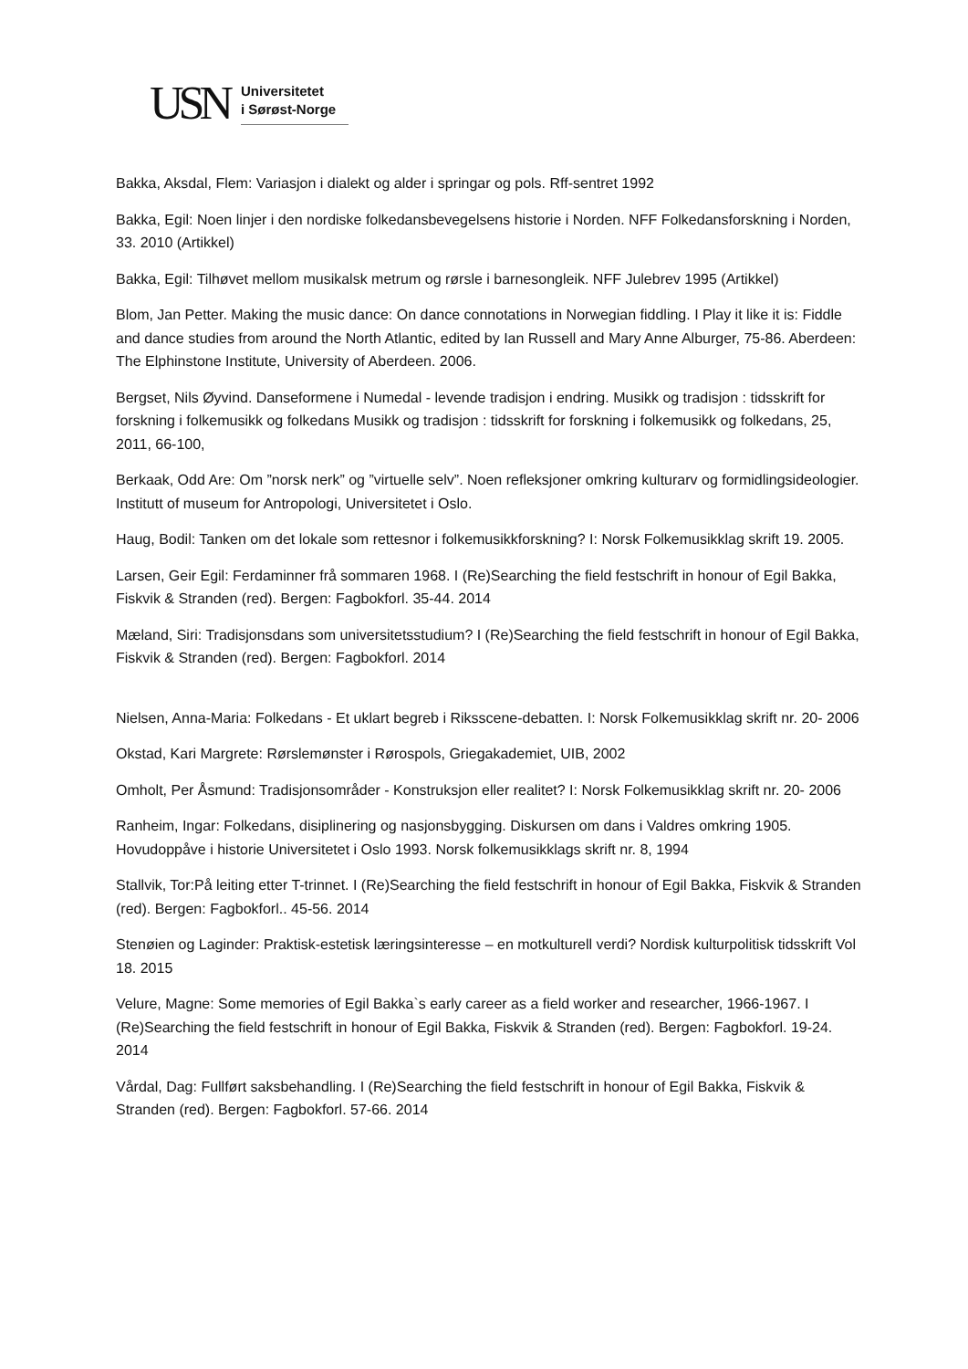USN
Universitetet
i Sørøst-Norge
Bakka, Aksdal, Flem: Variasjon i dialekt og alder i springar og pols. Rff-sentret 1992
Bakka, Egil: Noen linjer i den nordiske folkedansbevegelsens historie i Norden. NFF Folkedansforskning i Norden, 33. 2010 (Artikkel)
Bakka, Egil: Tilhøvet mellom musikalsk metrum og rørsle i barnesongleik. NFF Julebrev 1995 (Artikkel)
Blom, Jan Petter. Making the music dance: On dance connotations in Norwegian fiddling. I Play it like it is: Fiddle and dance studies from around the North Atlantic, edited by Ian Russell and Mary Anne Alburger, 75-86. Aberdeen: The Elphinstone Institute, University of Aberdeen. 2006.
Bergset, Nils Øyvind. Danseformene i Numedal - levende tradisjon i endring. Musikk og tradisjon : tidsskrift for forskning i folkemusikk og folkedans Musikk og tradisjon : tidsskrift for forskning i folkemusikk og folkedans, 25, 2011, 66-100,
Berkaak, Odd Are: Om ”norsk nerk” og ”virtuelle selv”. Noen refleksjoner omkring kulturarv og formidlingsideologier. Institutt of museum for Antropologi, Universitetet i Oslo.
Haug, Bodil: Tanken om det lokale som rettesnor i folkemusikkforskning? I: Norsk Folkemusikklag skrift 19. 2005.
Larsen, Geir Egil: Ferdaminner frå sommaren 1968. I (Re)Searching the field festschrift in honour of Egil Bakka, Fiskvik & Stranden (red). Bergen: Fagbokforl. 35-44. 2014
Mæland, Siri: Tradisjonsdans som universitetsstudium? I (Re)Searching the field festschrift in honour of Egil Bakka, Fiskvik & Stranden (red). Bergen: Fagbokforl. 2014
Nielsen, Anna-Maria: Folkedans - Et uklart begreb i Riksscene-debatten. I: Norsk Folkemusikklag skrift nr. 20- 2006
Okstad, Kari Margrete: Rørslemønster i Rørospols, Griegakademiet, UIB, 2002
Omholt, Per Åsmund: Tradisjonsområder - Konstruksjon eller realitet? I: Norsk Folkemusikklag skrift nr. 20- 2006
Ranheim, Ingar: Folkedans, disiplinering og nasjonsbygging. Diskursen om dans i Valdres omkring 1905. Hovudoppåve i historie Universitetet i Oslo 1993. Norsk folkemusikklags skrift nr. 8, 1994
Stallvik, Tor:På leiting etter T-trinnet. I (Re)Searching the field festschrift in honour of Egil Bakka, Fiskvik & Stranden (red). Bergen: Fagbokforl.. 45-56. 2014
Stenøien og Laginder: Praktisk-estetisk læringsinteresse – en motkulturell verdi? Nordisk kulturpolitisk tidsskrift Vol 18. 2015
Velure, Magne: Some memories of Egil Bakka`s early career as a field worker and researcher, 1966-1967. I (Re)Searching the field festschrift in honour of Egil Bakka, Fiskvik & Stranden (red). Bergen: Fagbokforl. 19-24. 2014
Vårdal, Dag: Fullført saksbehandling. I (Re)Searching the field festschrift in honour of Egil Bakka, Fiskvik & Stranden (red). Bergen: Fagbokforl. 57-66. 2014